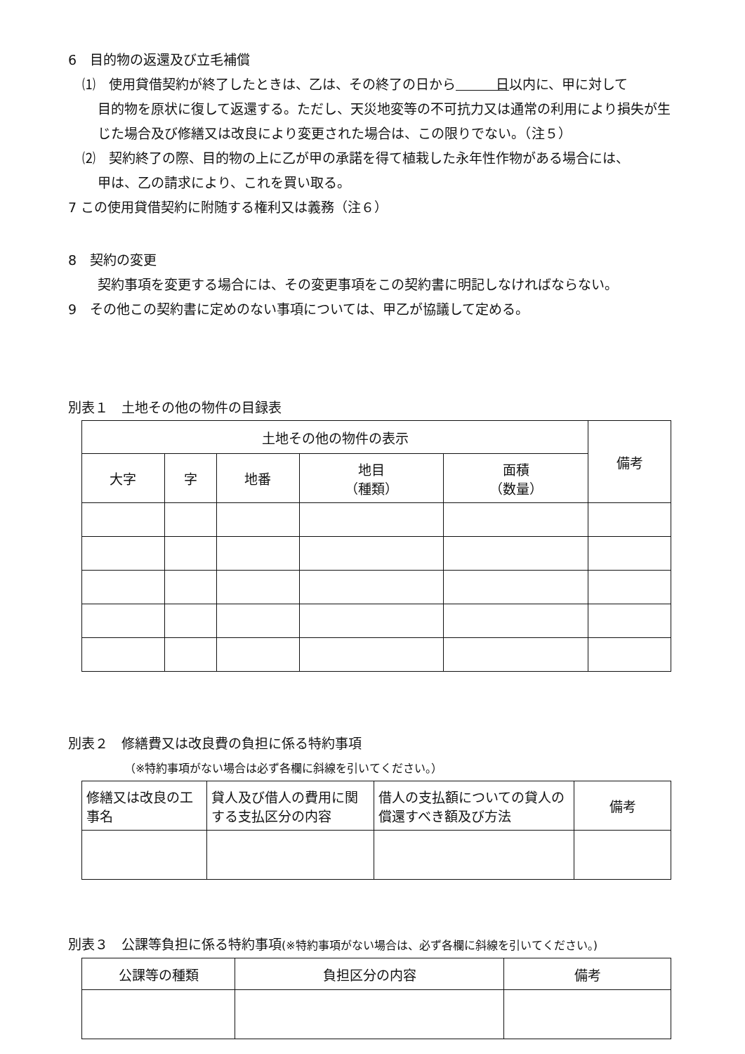6　目的物の返還及び立毛補償
⑴　使用貸借契約が終了したときは、乙は、その終了の日から　　　日以内に、甲に対して
目的物を原状に復して返還する。ただし、天災地変等の不可抗力又は通常の利用により損失が生じた場合及び修繕又は改良により変更された場合は、この限りでない。（注５）
⑵　契約終了の際、目的物の上に乙が甲の承諾を得て植栽した永年性作物がある場合には、
甲は、乙の請求により、これを買い取る。
7 この使用貸借契約に附随する権利又は義務（注６）
8　契約の変更
契約事項を変更する場合には、その変更事項をこの契約書に明記しなければならない。
9　その他この契約書に定めのない事項については、甲乙が協議して定める。
別表１　土地その他の物件の目録表
| 土地その他の物件の表示 | | | | | 備考 |
| --- | --- | --- | --- | --- | --- |
| 大字 | 字 | 地番 | 地目 （種類） | 面積 （数量） | |
別表２　修繕費又は改良費の負担に係る特約事項
（※特約事項がない場合は必ず各欄に斜線を引いてください。）
| 修繕又は改良の工事名 | 貸人及び借人の費用に関する支払区分の内容 | 借人の支払額についての貸人の償還すべき額及び方法 | 備考 |
| --- | --- | --- | --- |
別表３　公課等負担に係る特約事項(※特約事項がない場合は、必ず各欄に斜線を引いてください。)
| 公課等の種類 | 負担区分の内容 | 備考 |
| --- | --- | --- |